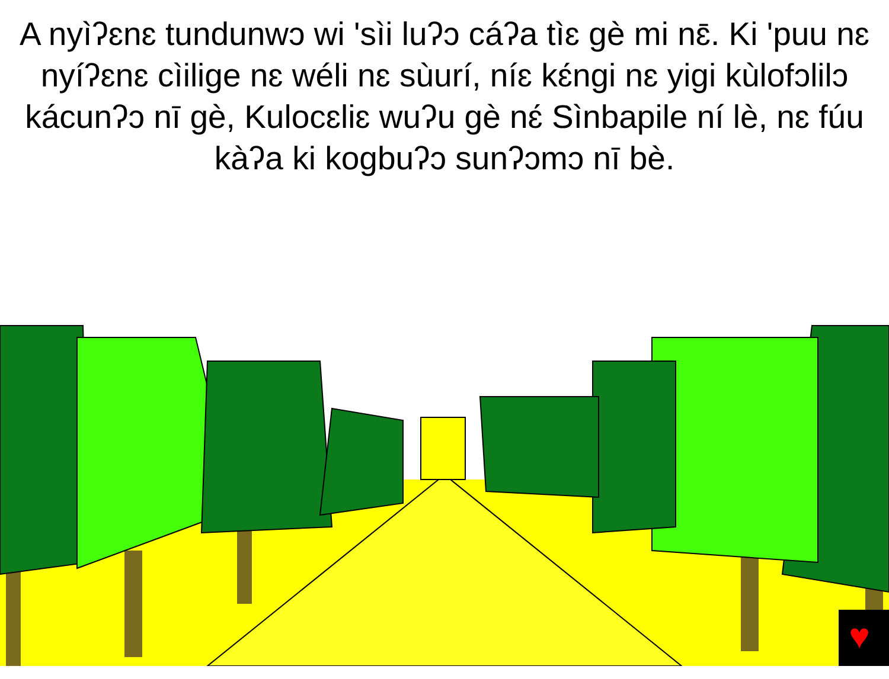A nyìʔɛnɛ tundunwɔ wi 'sìi luʔɔ cáʔa tìɛ gè mi nɛ̄. Ki 'puu nɛ nyíʔɛnɛ cìilige nɛ wéli nɛ sùurí, níɛ kɛ́ngi nɛ yigi kùlofɔlilɔ kácunʔɔ nī gè, Kulocɛliɛ wuʔu gè nɛ́ Sìnbapile ní lè, nɛ fúu kàʔa ki kogbuʔɔ sunʔɔmɔ nī bè.
♥